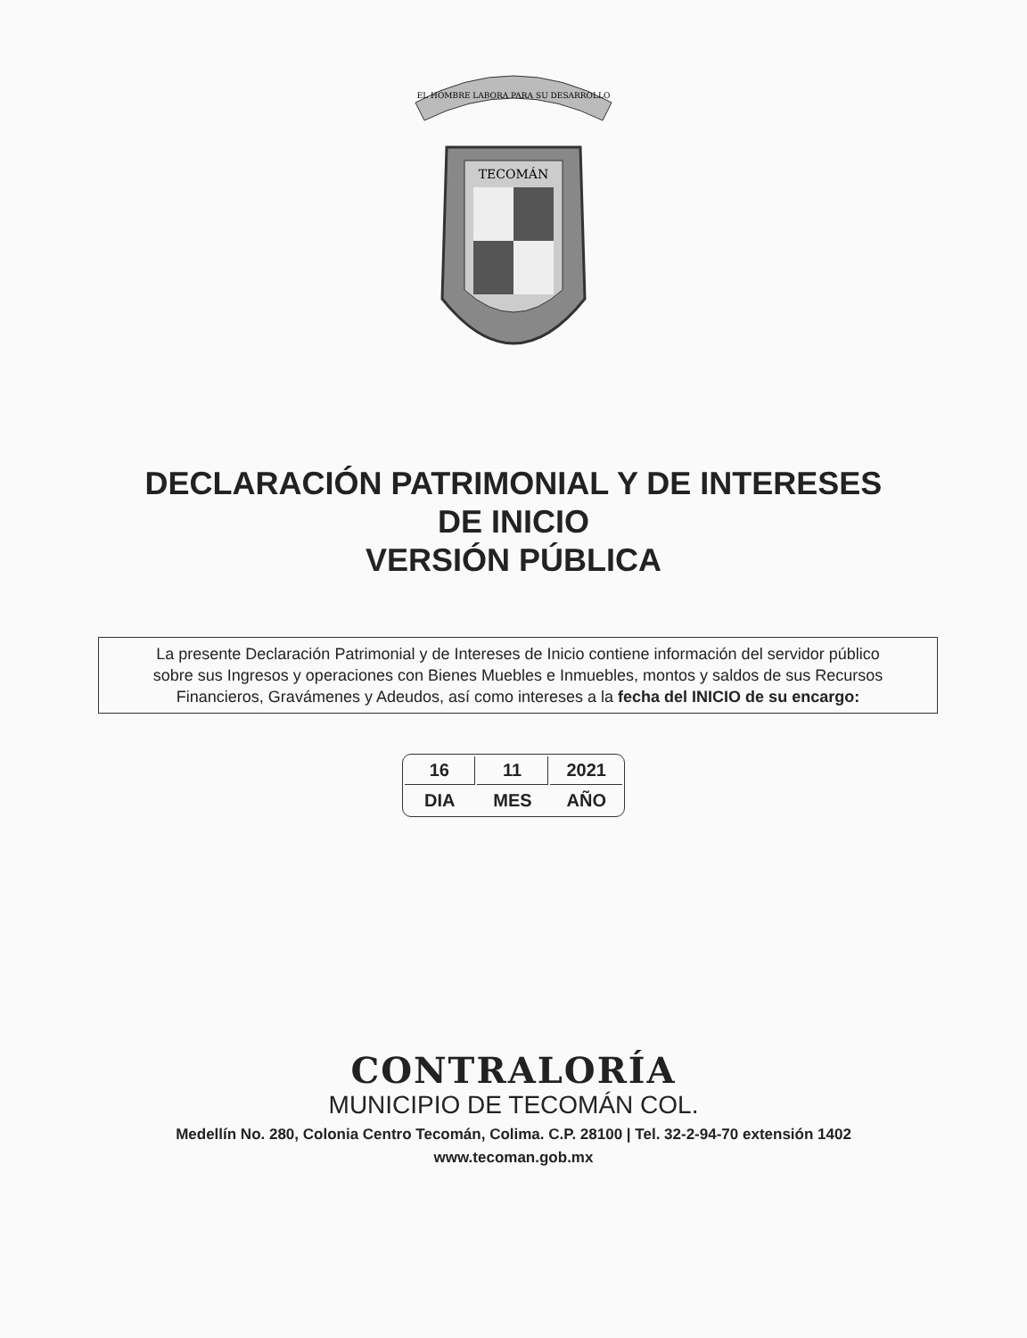EL HOMBRE LABORA PARA SU DESARROLLO
TECOMÁN
DECLARACIÓN PATRIMONIAL Y DE INTERESES
DE INICIO
VERSIÓN PÚBLICA
La presente Declaración Patrimonial y de Intereses de Inicio contiene información del servidor público
sobre sus Ingresos y operaciones con Bienes Muebles e Inmuebles, montos y saldos de sus Recursos
Financieros, Gravámenes y Adeudos, así como intereses a la fecha del INICIO de su encargo:
| 16 | 11 | 2021 |
| DIA | MES | AÑO |
CONTRALORÍA
MUNICIPIO DE TECOMÁN COL.
Medellín No. 280, Colonia Centro Tecomán, Colima. C.P. 28100 | Tel. 32-2-94-70 extensión 1402 www.tecoman.gob.mx